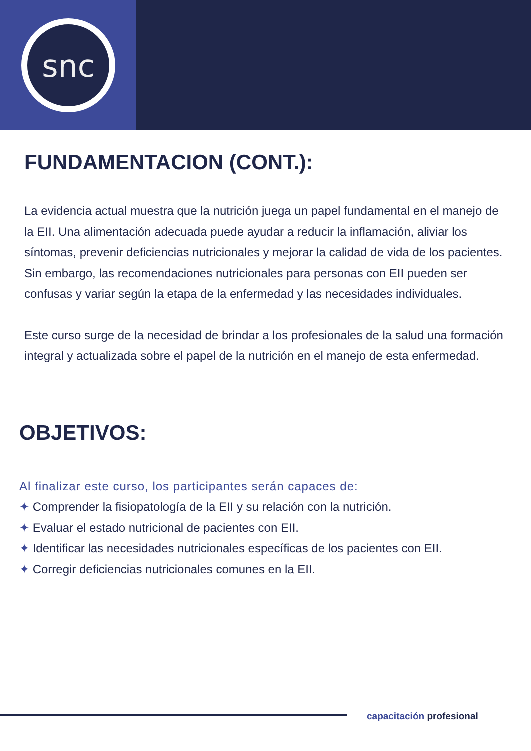snc
FUNDAMENTACION (CONT.):
La evidencia actual muestra que la nutrición juega un papel fundamental en el manejo de la EII. Una alimentación adecuada puede ayudar a reducir la inflamación, aliviar los síntomas, prevenir deficiencias nutricionales y mejorar la calidad de vida de los pacientes. Sin embargo, las recomendaciones nutricionales para personas con EII pueden ser confusas y variar según la etapa de la enfermedad y las necesidades individuales.
Este curso surge de la necesidad de brindar a los profesionales de la salud una formación integral y actualizada sobre el papel de la nutrición en el manejo de esta enfermedad.
OBJETIVOS:
Al finalizar este curso, los participantes serán capaces de:
✦ Comprender la fisiopatología de la EII y su relación con la nutrición.
✦ Evaluar el estado nutricional de pacientes con EII.
✦ Identificar las necesidades nutricionales específicas de los pacientes con EII.
✦ Corregir deficiencias nutricionales comunes en la EII.
capacitación profesional